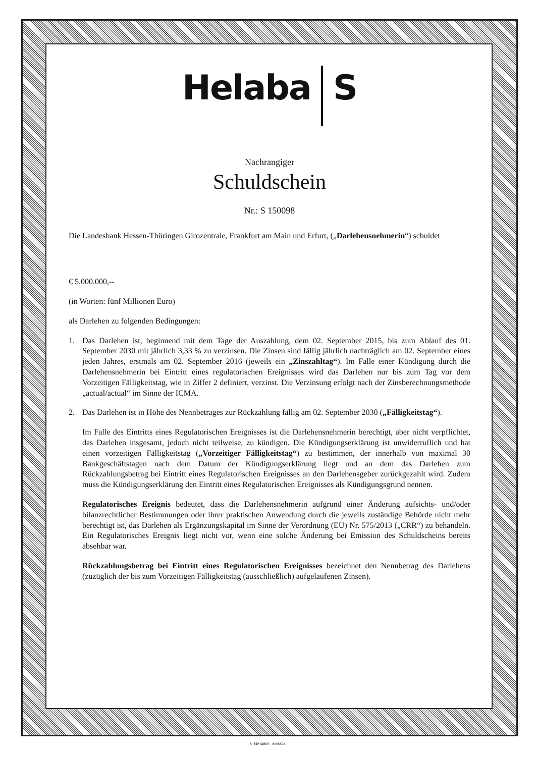Helaba S
Nachrangiger
Schuldschein
Nr.: S 150098
Die Landesbank Hessen-Thüringen Girozentrale, Frankfurt am Main und Erfurt, („Darlehensnehmerin“) schuldet
€ 5.000.000,--
(in Worten: fünf Millionen Euro)
als Darlehen zu folgenden Bedingungen:
1. Das Darlehen ist, beginnend mit dem Tage der Auszahlung, dem 02. September 2015, bis zum Ablauf des 01. September 2030 mit jährlich 3,33 % zu verzinsen. Die Zinsen sind fällig jährlich nachträglich am 02. September eines jeden Jahres, erstmals am 02. September 2016 (jeweils ein „Zinszahltag“). Im Falle einer Kündigung durch die Darlehensnehmerin bei Eintritt eines regulatorischen Ereignisses wird das Darlehen nur bis zum Tag vor dem Vorzeitigen Fälligkeitstag, wie in Ziffer 2 definiert, verzinst. Die Verzinsung erfolgt nach der Zinsberechnungsmethode „actual/actual“ im Sinne der ICMA.
2. Das Darlehen ist in Höhe des Nennbetrages zur Rückzahlung fällig am 02. September 2030 („Fälligkeitstag“).
Im Falle des Eintritts eines Regulatorischen Ereignisses ist die Darlehensnehmerin berechtigt, aber nicht verpflichtet, das Darlehen insgesamt, jedoch nicht teilweise, zu kündigen. Die Kündigungserklärung ist unwiderruflich und hat einen vorzeitigen Fälligkeitstag („Vorzeitiger Fälligkeitstag“) zu bestimmen, der innerhalb von maximal 30 Bankgeschäftstagen nach dem Datum der Kündigungserklärung liegt und an dem das Darlehen zum Rückzahlungsbetrag bei Eintritt eines Regulatorischen Ereignisses an den Darlehensgeber zurückgezahlt wird. Zudem muss die Kündigungserklärung den Eintritt eines Regulatorischen Ereignisses als Kündigungsgrund nennen.
Regulatorisches Ereignis bedeutet, dass die Darlehensnehmerin aufgrund einer Änderung aufsichts- und/oder bilanzrechtlicher Bestimmungen oder ihrer praktischen Anwendung durch die jeweils zuständige Behörde nicht mehr berechtigt ist, das Darlehen als Ergänzungskapital im Sinne der Verordnung (EU) Nr. 575/2013 („CRR“) zu behandeln. Ein Regulatorisches Ereignis liegt nicht vor, wenn eine solche Änderung bei Emission des Schuldscheins bereits absehbar war.
Rückzahlungsbetrag bei Eintritt eines Regulatorischen Ereignisses bezeichnet den Nennbetrag des Darlehens (zuzüglich der bis zum Vorzeitigen Fälligkeitstag (ausschließlich) aufgelaufenen Zinsen).
© SSP IDENT - EINBECK